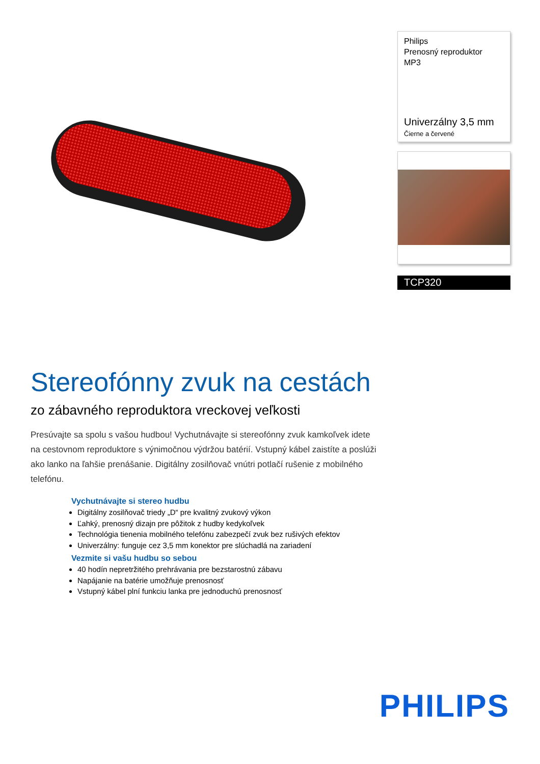Philips
Prenosný reproduktor
MP3
Univerzálny 3,5 mm
Čierne a červené
TCP320
Stereofónny zvuk na cestách
zo zábavného reproduktora vreckovej veľkosti
Presúvajte sa spolu s vašou hudbou! Vychutnávajte si stereofónny zvuk kamkoľvek idete na cestovnom reproduktore s výnimočnou výdržou batérií. Vstupný kábel zaistíte a poslúži ako lanko na ľahšie prenášanie. Digitálny zosilňovač vnútri potlačí rušenie z mobilného telefónu.
Vychutnávajte si stereo hudbu
Digitálny zosilňovač triedy „D“ pre kvalitný zvukový výkon
Ľahký, prenosný dizajn pre pôžitok z hudby kedykoľvek
Technológia tienenia mobilného telefónu zabezpečí zvuk bez rušivých efektov
Univerzálny: funguje cez 3,5 mm konektor pre slúchadlá na zariadení
Vezmite si vašu hudbu so sebou
40 hodín nepretržitého prehrávania pre bezstarostnú zábavu
Napájanie na batérie umožňuje prenosnosť
Vstupný kábel plní funkciu lanka pre jednoduchú prenosnosť
PHILIPS